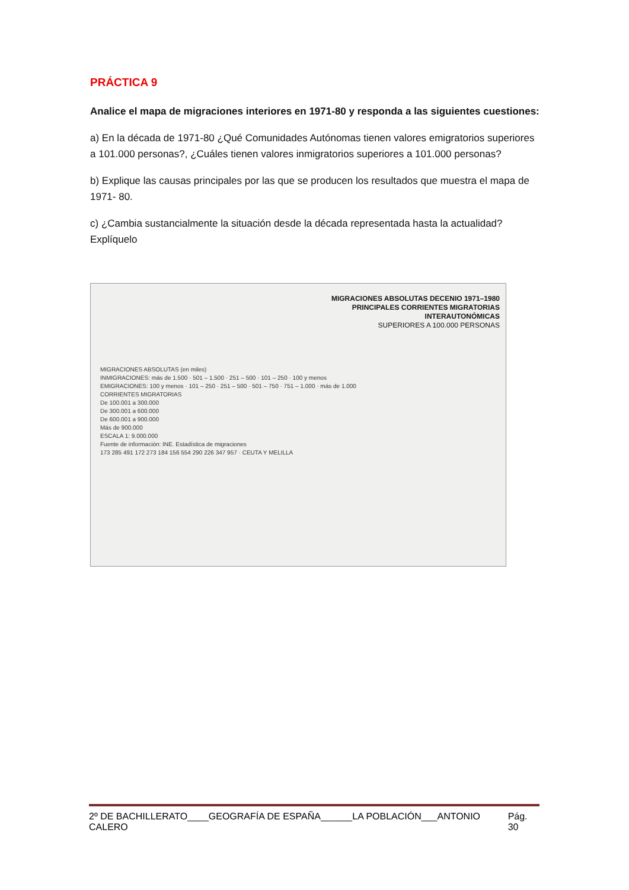PRÁCTICA 9
Analice el mapa de migraciones interiores en 1971-80 y responda a las siguientes cuestiones:
a) En la década de 1971-80 ¿Qué Comunidades Autónomas tienen valores emigratorios superiores a 101.000 personas?, ¿Cuáles tienen valores inmigratorios superiores a 101.000 personas?
b) Explique las causas principales por las que se producen los resultados que muestra el mapa de 1971- 80.
c) ¿Cambia sustancialmente la situación desde la década representada hasta la actualidad? Explíquelo
MIGRACIONES ABSOLUTAS DECENIO 1971–1980
PRINCIPALES CORRIENTES MIGRATORIAS
INTERAUTONÓMICAS
SUPERIORES A 100.000 PERSONAS
MIGRACIONES ABSOLUTAS (en miles)
INMIGRACIONES: más de 1.500 · 501 – 1.500 · 251 – 500 · 101 – 250 · 100 y menos
EMIGRACIONES: 100 y menos · 101 – 250 · 251 – 500 · 501 – 750 · 751 – 1.000 · más de 1.000
CORRIENTES MIGRATORIAS
De 100.001 a 300.000
De 300.001 a 600.000
De 600.001 a 900.000
Más de 900.000
ESCALA 1: 9.000.000
Fuente de información: INE. Estadística de migraciones
173 285 491 172 273 184 156 554 290 226 347 957 · CEUTA Y MELILLA
2º DE BACHILLERATO____GEOGRAFÍA DE ESPAÑA______LA POBLACIÓN___ANTONIO CALERO Pág. 30